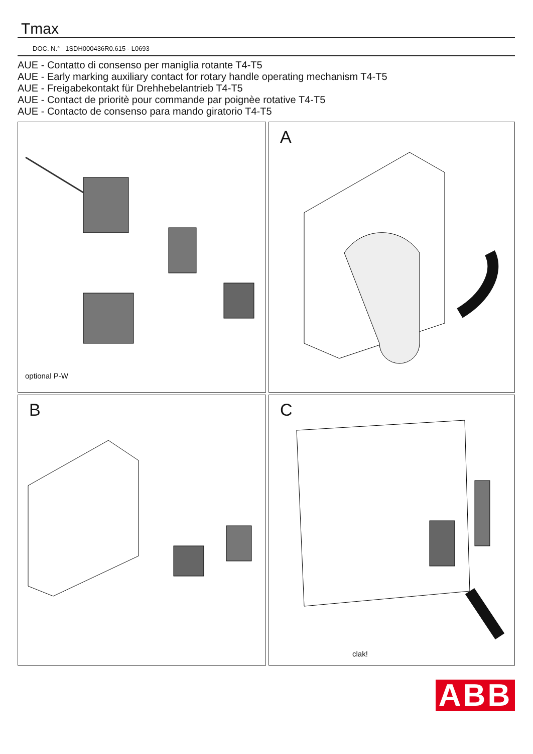Tmax
DOC. N.° 1SDH000436R0.615 - L0693
AUE - Contatto di consenso per maniglia rotante T4-T5
AUE - Early marking auxiliary contact for rotary handle operating mechanism T4-T5
AUE - Freigabekontakt für Drehhebelantrieb T4-T5
AUE - Contact de prioritè pour commande par poignèe rotative T4-T5
AUE - Contacto de consenso para mando giratorio T4-T5
optional P-W
A
B
C
clak!
ABB